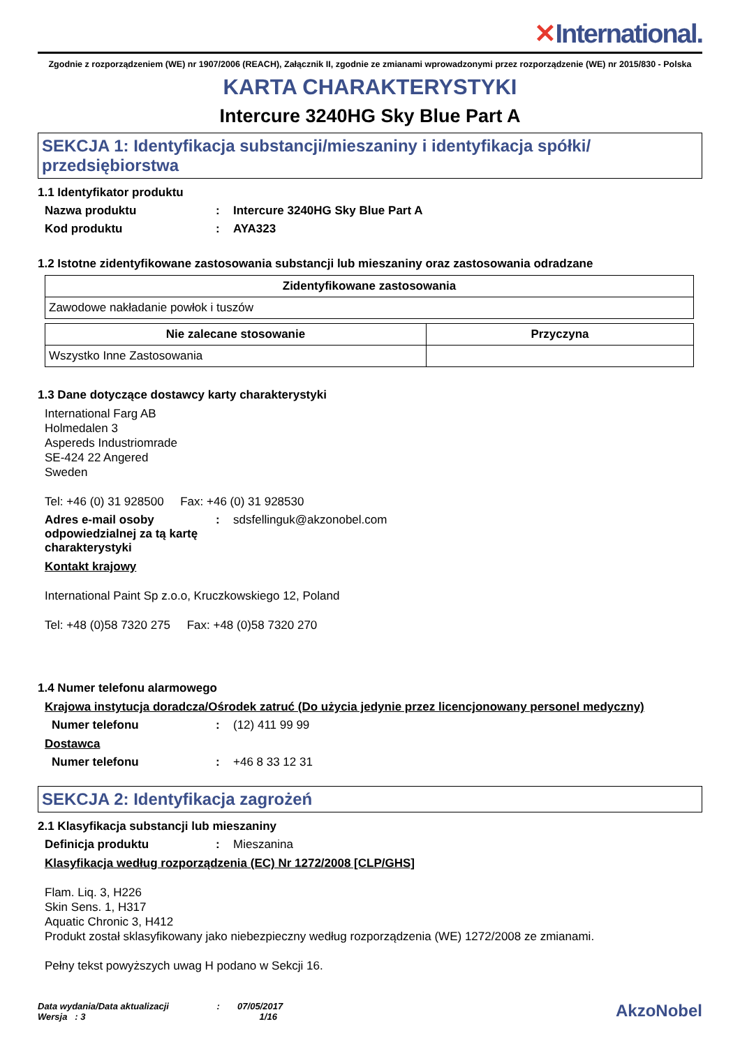✕International.
Zgodnie z rozporządzeniem (WE) nr 1907/2006 (REACH), Załącznik II, zgodnie ze zmianami wprowadzonymi przez rozporządzenie (WE) nr 2015/830 - Polska
KARTA CHARAKTERYSTYKI
Intercure 3240HG Sky Blue Part A
SEKCJA 1: Identyfikacja substancji/mieszaniny i identyfikacja spółki/ przedsiębiorstwa
1.1 Identyfikator produktu
Nazwa produktu : Intercure 3240HG Sky Blue Part A
Kod produktu : AYA323
1.2 Istotne zidentyfikowane zastosowania substancji lub mieszaniny oraz zastosowania odradzane
| Zidentyfikowane zastosowania |
| --- |
| Zawodowe nakładanie powłok i tuszów |
| Nie zalecane stosowanie | Przyczyna |
| --- | --- |
| Wszystko Inne Zastosowania | |
1.3 Dane dotyczące dostawcy karty charakterystyki
International Farg AB
Holmedalen 3
Aspereds Industriomrade
SE-424 22 Angered
Sweden
Tel: +46 (0) 31 928500 Fax: +46 (0) 31 928530
Adres e-mail osoby odpowiedzialnej za tą kartę charakterystyki
:
sdsfellinguk@akzonobel.com
Kontakt krajowy
International Paint Sp z.o.o, Kruczkowskiego 12, Poland
Tel: +48 (0)58 7320 275 Fax: +48 (0)58 7320 270
1.4 Numer telefonu alarmowego
Krajowa instytucja doradcza/Ośrodek zatruć (Do użycia jedynie przez licencjonowany personel medyczny)
Numer telefonu :
(12) 411 99 99
Dostawca
Numer telefonu :
+46 8 33 12 31
SEKCJA 2: Identyfikacja zagrożeń
2.1 Klasyfikacja substancji lub mieszaniny
Definicja produktu :
Mieszanina
Klasyfikacja według rozporządzenia (EC) Nr 1272/2008 [CLP/GHS]
Flam. Liq. 3, H226
Skin Sens. 1, H317
Aquatic Chronic 3, H412
Produkt został sklasyfikowany jako niebezpieczny według rozporządzenia (WE) 1272/2008 ze zmianami.
Pełny tekst powyższych uwag H podano w Sekcji 16.
Data wydania/Data aktualizacji : 07/05/2017
Wersja : 3 1/16
AkzoNobel